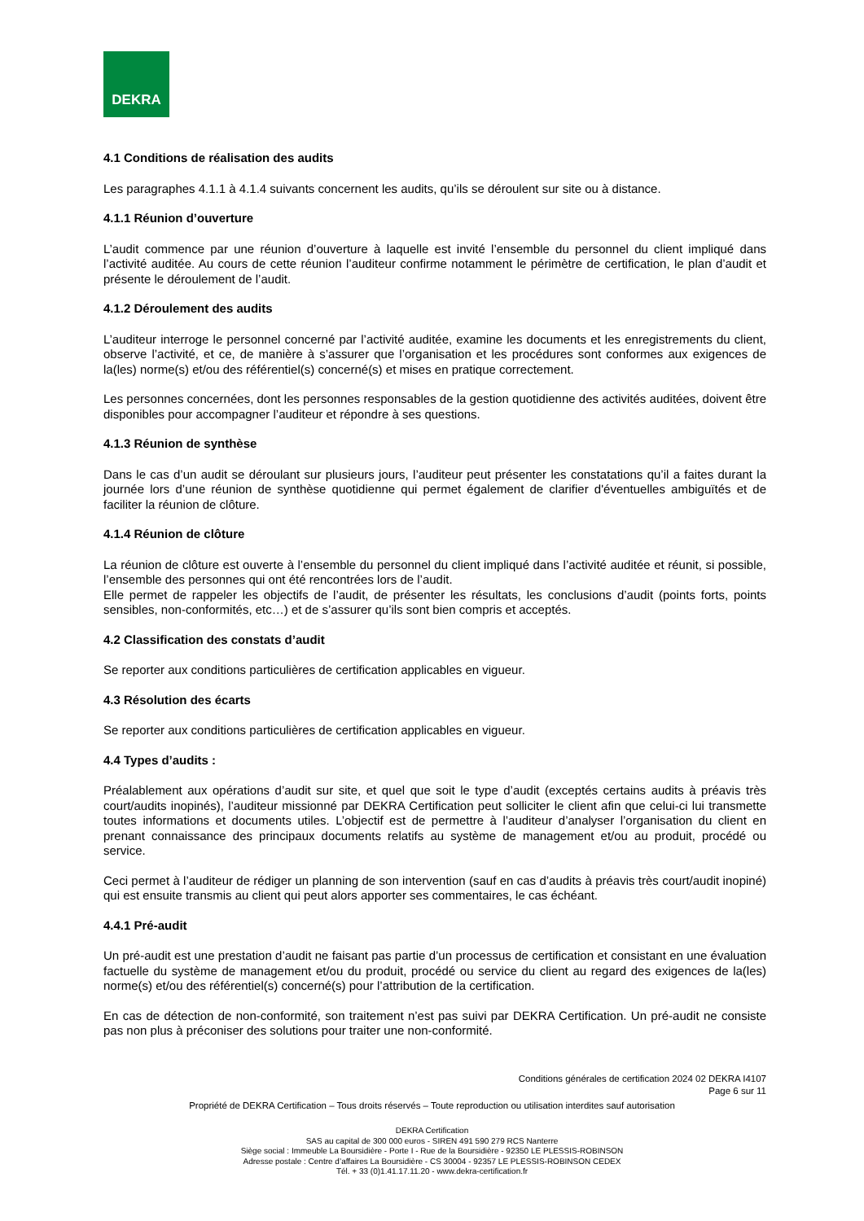DEKRA
4.1 Conditions de réalisation des audits
Les paragraphes 4.1.1 à 4.1.4 suivants concernent les audits, qu’ils se déroulent sur site ou à distance.
4.1.1 Réunion d’ouverture
L’audit commence par une réunion d’ouverture à laquelle est invité l’ensemble du personnel du client impliqué dans l’activité auditée. Au cours de cette réunion l’auditeur confirme notamment le périmètre de certification, le plan d’audit et présente le déroulement de l’audit.
4.1.2 Déroulement des audits
L’auditeur interroge le personnel concerné par l’activité auditée, examine les documents et les enregistrements du client, observe l’activité, et ce, de manière à s’assurer que l’organisation et les procédures sont conformes aux exigences de la(les) norme(s) et/ou des référentiel(s) concerné(s) et mises en pratique correctement.
Les personnes concernées, dont les personnes responsables de la gestion quotidienne des activités auditées, doivent être disponibles pour accompagner l’auditeur et répondre à ses questions.
4.1.3 Réunion de synthèse
Dans le cas d’un audit se déroulant sur plusieurs jours, l’auditeur peut présenter les constatations qu’il a faites durant la journée lors d’une réunion de synthèse quotidienne qui permet également de clarifier d'éventuelles ambiguïtés et de faciliter la réunion de clôture.
4.1.4 Réunion de clôture
La réunion de clôture est ouverte à l’ensemble du personnel du client impliqué dans l’activité auditée et réunit, si possible, l’ensemble des personnes qui ont été rencontrées lors de l’audit.
Elle permet de rappeler les objectifs de l’audit, de présenter les résultats, les conclusions d’audit (points forts, points sensibles, non-conformités, etc…) et de s’assurer qu’ils sont bien compris et acceptés.
4.2 Classification des constats d’audit
Se reporter aux conditions particulières de certification applicables en vigueur.
4.3 Résolution des écarts
Se reporter aux conditions particulières de certification applicables en vigueur.
4.4 Types d’audits :
Préalablement aux opérations d’audit sur site, et quel que soit le type d’audit (exceptés certains audits à préavis très court/audits inopinés), l’auditeur missionné par DEKRA Certification peut solliciter le client afin que celui-ci lui transmette toutes informations et documents utiles. L’objectif est de permettre à l’auditeur d’analyser l’organisation du client en prenant connaissance des principaux documents relatifs au système de management et/ou au produit, procédé ou service.
Ceci permet à l’auditeur de rédiger un planning de son intervention (sauf en cas d’audits à préavis très court/audit inopiné) qui est ensuite transmis au client qui peut alors apporter ses commentaires, le cas échéant.
4.4.1 Pré-audit
Un pré-audit est une prestation d’audit ne faisant pas partie d’un processus de certification et consistant en une évaluation factuelle du système de management et/ou du produit, procédé ou service du client au regard des exigences de la(les) norme(s) et/ou des référentiel(s) concerné(s) pour l’attribution de la certification.
En cas de détection de non-conformité, son traitement n’est pas suivi par DEKRA Certification. Un pré-audit ne consiste pas non plus à préconiser des solutions pour traiter une non-conformité.
Conditions générales de certification 2024 02 DEKRA I4107
Page 6 sur 11
Propriété de DEKRA Certification – Tous droits réservés – Toute reproduction ou utilisation interdites sauf autorisation
DEKRA Certification
SAS au capital de 300 000 euros - SIREN 491 590 279 RCS Nanterre
Siège social : Immeuble La Boursidière - Porte I - Rue de la Boursidière - 92350 LE PLESSIS-ROBINSON
Adresse postale : Centre d’affaires La Boursidière - CS 30004 - 92357 LE PLESSIS-ROBINSON CEDEX
Tél. + 33 (0)1.41.17.11.20 - www.dekra-certification.fr